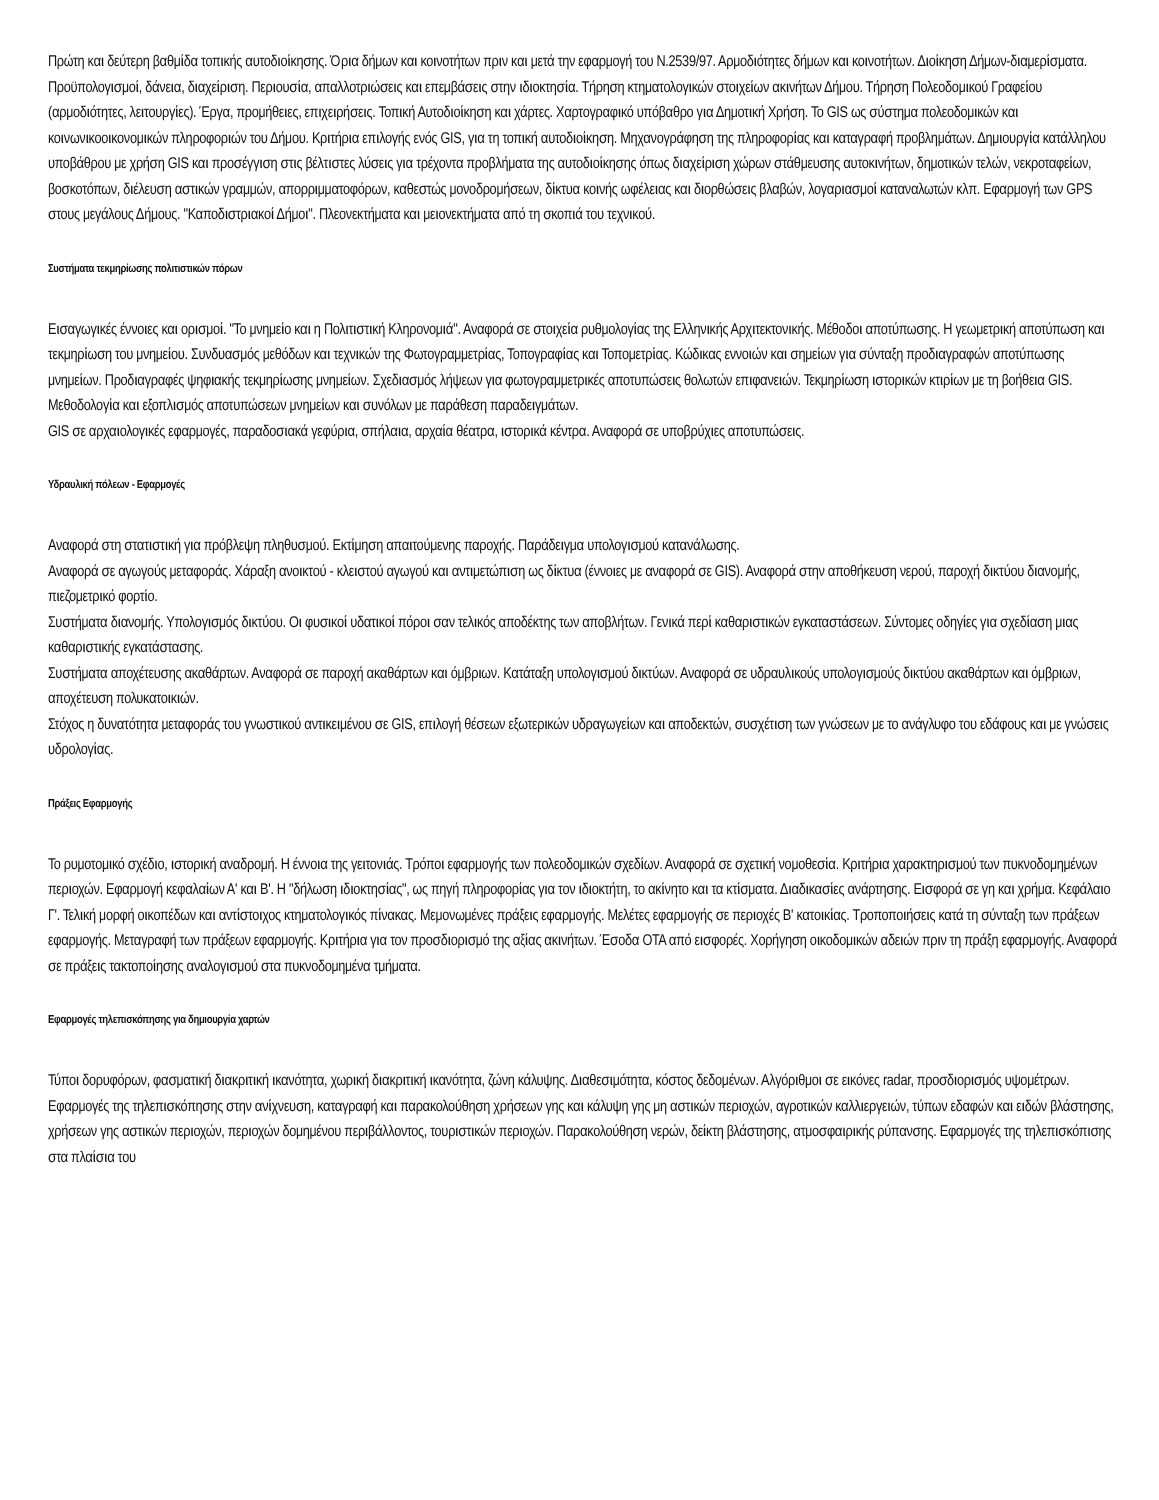Πρώτη και δεύτερη βαθμίδα τοπικής αυτοδιοίκησης. Όρια δήμων και κοινοτήτων πριν και μετά την εφαρμογή του Ν.2539/97. Αρμοδιότητες δήμων και κοινοτήτων. Διοίκηση Δήμων-διαμερίσματα. Προϋπολογισμοί, δάνεια, διαχείριση. Περιουσία, απαλλοτριώσεις και επεμβάσεις στην ιδιοκτησία. Τήρηση κτηματολογικών στοιχείων ακινήτων Δήμου. Τήρηση Πολεοδομικού Γραφείου (αρμοδιότητες, λειτουργίες). Έργα, προμήθειες, επιχειρήσεις. Τοπική Αυτοδιοίκηση και χάρτες. Χαρτογραφικό υπόβαθρο για Δημοτική Χρήση. Το GIS ως σύστημα πολεοδομικών και κοινωνικοοικονομικών πληροφοριών του Δήμου. Κριτήρια επιλογής ενός GIS, για τη τοπική αυτοδιοίκηση. Μηχανογράφηση της πληροφορίας και καταγραφή προβλημάτων. Δημιουργία κατάλληλου υποβάθρου με χρήση GIS και προσέγγιση στις βέλτιστες λύσεις για τρέχοντα προβλήματα της αυτοδιοίκησης όπως διαχείριση χώρων στάθμευσης αυτοκινήτων, δημοτικών τελών, νεκροταφείων, βοσκοτόπων, διέλευση αστικών γραμμών, απορριμματοφόρων, καθεστώς μονοδρομήσεων, δίκτυα κοινής ωφέλειας και διορθώσεις βλαβών, λογαριασμοί καταναλωτών κλπ. Εφαρμογή των GPS στους μεγάλους Δήμους. "Καποδιστριακοί Δήμοι". Πλεονεκτήματα και μειονεκτήματα από τη σκοπιά του τεχνικού.
Συστήματα τεκμηρίωσης πολιτιστικών πόρων
Εισαγωγικές έννοιες και ορισμοί. "Το μνημείο και η Πολιτιστική Κληρονομιά". Αναφορά σε στοιχεία ρυθμολογίας της Ελληνικής Αρχιτεκτονικής. Μέθοδοι αποτύπωσης. Η γεωμετρική αποτύπωση και τεκμηρίωση του μνημείου. Συνδυασμός μεθόδων και τεχνικών της Φωτογραμμετρίας, Τοπογραφίας και Τοπομετρίας. Κώδικας εννοιών και σημείων για σύνταξη προδιαγραφών αποτύπωσης μνημείων. Προδιαγραφές ψηφιακής τεκμηρίωσης μνημείων. Σχεδιασμός λήψεων για φωτογραμμετρικές αποτυπώσεις θολωτών επιφανειών. Τεκμηρίωση ιστορικών κτιρίων με τη βοήθεια GIS. Μεθοδολογία και εξοπλισμός αποτυπώσεων μνημείων και συνόλων με παράθεση παραδειγμάτων.
GIS σε αρχαιολογικές εφαρμογές, παραδοσιακά γεφύρια, σπήλαια, αρχαία θέατρα, ιστορικά κέντρα. Αναφορά σε υποβρύχιες αποτυπώσεις.
Υδραυλική πόλεων - Εφαρμογές
Αναφορά στη στατιστική για πρόβλεψη πληθυσμού. Εκτίμηση απαιτούμενης παροχής. Παράδειγμα υπολογισμού κατανάλωσης.
Αναφορά σε αγωγούς μεταφοράς. Χάραξη ανοικτού - κλειστού αγωγού και αντιμετώπιση ως δίκτυα (έννοιες με αναφορά σε GIS). Αναφορά στην αποθήκευση νερού, παροχή δικτύου διανομής, πιεζομετρικό φορτίο.
Συστήματα διανομής. Υπολογισμός δικτύου. Οι φυσικοί υδατικοί πόροι σαν τελικός αποδέκτης των αποβλήτων. Γενικά περί καθαριστικών εγκαταστάσεων. Σύντομες οδηγίες για σχεδίαση μιας καθαριστικής εγκατάστασης.
Συστήματα αποχέτευσης ακαθάρτων. Αναφορά σε παροχή ακαθάρτων και όμβριων. Κατάταξη υπολογισμού δικτύων. Αναφορά σε υδραυλικούς υπολογισμούς δικτύου ακαθάρτων και όμβριων, αποχέτευση πολυκατοικιών.
Στόχος η δυνατότητα μεταφοράς του γνωστικού αντικειμένου σε GIS, επιλογή θέσεων εξωτερικών υδραγωγείων και αποδεκτών, συσχέτιση των γνώσεων με το ανάγλυφο του εδάφους και με γνώσεις υδρολογίας.
Πράξεις Εφαρμογής
Το ρυμοτομικό σχέδιο, ιστορική αναδρομή. Η έννοια της γειτονιάς. Τρόποι εφαρμογής των πολεοδομικών σχεδίων. Αναφορά σε σχετική νομοθεσία. Κριτήρια χαρακτηρισμού των πυκνοδομημένων περιοχών. Εφαρμογή κεφαλαίων Α' και Β'. Η "δήλωση ιδιοκτησίας", ως πηγή πληροφορίας για τον ιδιοκτήτη, το ακίνητο και τα κτίσματα. Διαδικασίες ανάρτησης. Εισφορά σε γη και χρήμα. Κεφάλαιο Γ'. Τελική μορφή οικοπέδων και αντίστοιχος κτηματολογικός πίνακας. Μεμονωμένες πράξεις εφαρμογής. Μελέτες εφαρμογής σε περιοχές Β' κατοικίας. Τροποποιήσεις κατά τη σύνταξη των πράξεων εφαρμογής. Μεταγραφή των πράξεων εφαρμογής. Κριτήρια για τον προσδιορισμό της αξίας ακινήτων. Έσοδα ΟΤΑ από εισφορές. Χορήγηση οικοδομικών αδειών πριν τη πράξη εφαρμογής. Αναφορά σε πράξεις τακτοποίησης αναλογισμού στα πυκνοδομημένα τμήματα.
Εφαρμογές τηλεπισκόπησης για δημιουργία χαρτών
Τύποι δορυφόρων, φασματική διακριτική ικανότητα, χωρική διακριτική ικανότητα, ζώνη κάλυψης. Διαθεσιμότητα, κόστος δεδομένων. Αλγόριθμοι σε εικόνες radar, προσδιορισμός υψομέτρων. Εφαρμογές της τηλεπισκόπησης στην ανίχνευση, καταγραφή και παρακολούθηση χρήσεων γης και κάλυψη γης μη αστικών περιοχών, αγροτικών καλλιεργειών, τύπων εδαφών και ειδών βλάστησης, χρήσεων γης αστικών περιοχών, περιοχών δομημένου περιβάλλοντος, τουριστικών περιοχών. Παρακολούθηση νερών, δείκτη βλάστησης, ατμοσφαιρικής ρύπανσης. Εφαρμογές της τηλεπισκόπισης στα πλαίσια του